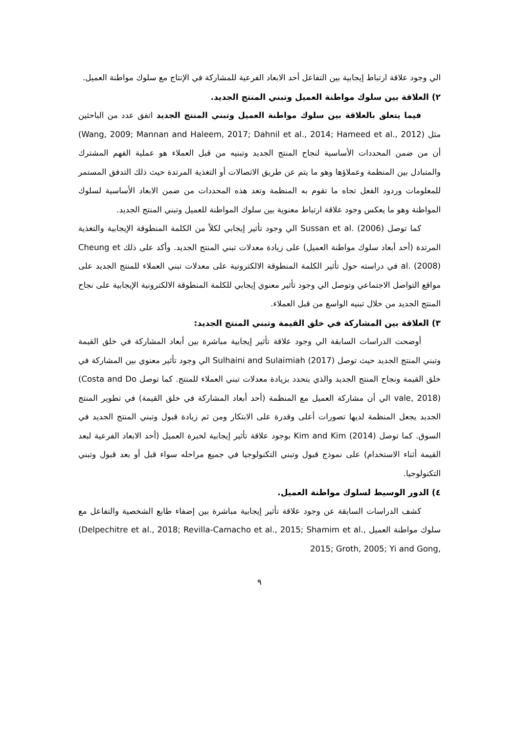الي وجود علاقة ارتباط إيجابية بين التفاعل أحد الابعاد الفرعية للمشاركة في الإنتاج مع سلوك مواطنة العميل.
٢) العلاقة بين سلوك مواطنة العميل وتبني المنتج الجديد.
فيما يتعلق بالعلاقة بين سلوك مواطنة العميل وتبني المنتج الجديد اتفق عدد من الباحثين مثل (Wang, 2009; Mannan and Haleem, 2017; Dahnil et al., 2014; Hameed et al., 2012) أن من ضمن المحددات الأساسية لنجاح المنتج الجديد وتبنيه من قبل العملاء هو عملية الفهم المشترك والمتبادل بين المنظمة وعملاؤها وهو ما يتم عن طريق الاتصالات أو التغذية المرتدة حيث ذلك التدفق المستمر للمعلومات وردود الفعل تجاه ما تقوم به المنظمة وتعد هذه المحددات من ضمن الابعاد الأساسية لسلوك المواطنة وهو ما يعكس وجود علاقة ارتباط معنوية بين سلوك المواطنة للعميل وتبني المنتج الجديد.
كما توصل Sussan et al. (2006) الي وجود تأثير إيجابي لكلاً من الكلمة المنطوقة الإيجابية والتغذية المرتدة (أحد أبعاد سلوك مواطنة العميل) على زيادة معدلات تبني المنتج الجديد. وأكد على ذلك Cheung et al. (2008) في دراسته حول تأثير الكلمة المنطوقة الالكترونية على معدلات تبني العملاء للمنتج الجديد على مواقع التواصل الاجتماعي وتوصل الي وجود تأثير معنوي إيجابي للكلمة المنطوقة الالكترونية الإيجابية على نجاح المنتج الجديد من خلال تبنيه الواسع من قبل العملاء.
٣) العلاقة بين المشاركة في خلق القيمة وتبني المنتج الجديد:
أوضحت الدراسات السابقة الي وجود علاقة تأثير إيجابية مباشرة بين أبعاد المشاركة في خلق القيمة وتبني المنتج الجديد حيث توصل Sulhaini and Sulaimiah (2017) الي وجود تأثير معنوي بين المشاركة في خلق القيمة ونجاح المنتج الجديد والذي يتحدد بزيادة معدلات تبني العملاء للمنتج. كما توصل (Costa and Do vale, 2018) الي أن مشاركة العميل مع المنظمة (أحد أبعاد المشاركة في خلق القيمة) في تطوير المنتج الجديد يجعل المنظمة لديها تصورات أعلى وقدرة على الابتكار ومن ثم زيادة قبول وتبني المنتج الجديد في السوق. كما توصل Kim and Kim (2014) بوجود علاقة تأثير إيجابية لخبرة العميل (أحد الابعاد الفرعية لبعد القيمة أثناء الاستخدام) على نموذج قبول وتبني التكنولوجيا في جميع مراحله سواء قبل أو بعد قبول وتبني التكنولوجيا.
٤) الدور الوسيط لسلوك مواطنة العميل.
كشف الدراسات السابقة عن وجود علاقة تأثير إيجابية مباشرة بين إضفاء طابع الشخصية والتفاعل مع سلوك مواطنة العميل (Delpechitre et al., 2018; Revilla-Camacho et al., 2015; Shamim et al., 2015; Groth, 2005; Yi and Gong,
٩